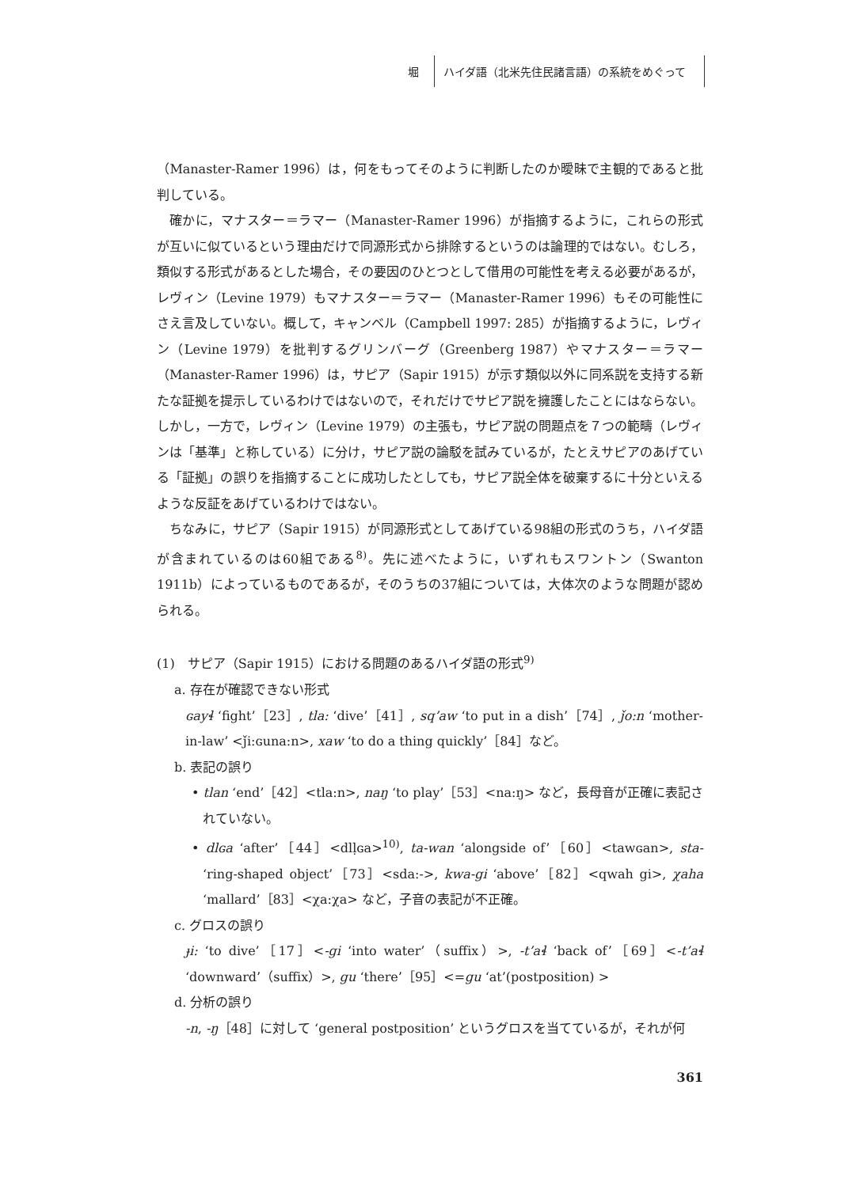堀
ハイダ語（北米先住民諸言語）の系統をめぐって
（Manaster-Ramer 1996）は，何をもってそのように判断したのか曖昧で主観的であると批判している。
確かに，マナスター＝ラマー（Manaster-Ramer 1996）が指摘するように，これらの形式が互いに似ているという理由だけで同源形式から排除するというのは論理的ではない。むしろ，類似する形式があるとした場合，その要因のひとつとして借用の可能性を考える必要があるが，レヴィン（Levine 1979）もマナスター＝ラマー（Manaster-Ramer 1996）もその可能性にさえ言及していない。概して，キャンベル（Campbell 1997: 285）が指摘するように，レヴィン（Levine 1979）を批判するグリンバーグ（Greenberg 1987）やマナスター＝ラマー（Manaster-Ramer 1996）は，サピア（Sapir 1915）が示す類似以外に同系説を支持する新たな証拠を提示しているわけではないので，それだけでサピア説を擁護したことにはならない。しかし，一方で，レヴィン（Levine 1979）の主張も，サピア説の問題点を７つの範疇（レヴィンは「基準」と称している）に分け，サピア説の論駁を試みているが，たとえサピアのあげている「証拠」の誤りを指摘することに成功したとしても，サピア説全体を破棄するに十分といえるような反証をあげているわけではない。
ちなみに，サピア（Sapir 1915）が同源形式としてあげている98組の形式のうち，ハイダ語が含まれているのは60組である<sup>8)</sup>。先に述べたように，いずれもスワントン（Swanton 1911b）によっているものであるが，そのうちの37組については，大体次のような問題が認められる。
(1)　サピア（Sapir 1915）における問題のあるハイダ語の形式<sup>9)</sup>
a. 存在が確認できない形式
ɢayɬ ‘fight’［23］, tla: ‘dive’［41］, sq’aw ‘to put in a dish’［74］, ǰo:n ‘mother-in-law’ <ǰi:ɢuna:n>, xaw ‘to do a thing quickly’［84］など。
b. 表記の誤り
• tlan ‘end’［42］<tla:n>, naŋ ‘to play’［53］<na:ŋ> など，長母音が正確に表記されていない。
• dlɢa ‘after’［44］<dlḷɢa><sup>10)</sup>, ta-wan ‘alongside of’［60］<tawɢan>, sta- ‘ring-shaped object’［73］<sda:->, kwa-gi ‘above’［82］<qwah gi>, χaha ‘mallard’［83］<χa:χa> など，子音の表記が不正確。
c. グロスの誤り
ɟi: ‘to dive’［17］<-gi ‘into water’（suffix）>, -t’aɬ ‘back of’［69］<-t’aɬ ‘downward’（suffix）>, gu ‘there’［95］<=gu ‘at’(postposition) >
d. 分析の誤り
-n, -ŋ［48］に対して ‘general postposition’ というグロスを当てているが，それが何
361